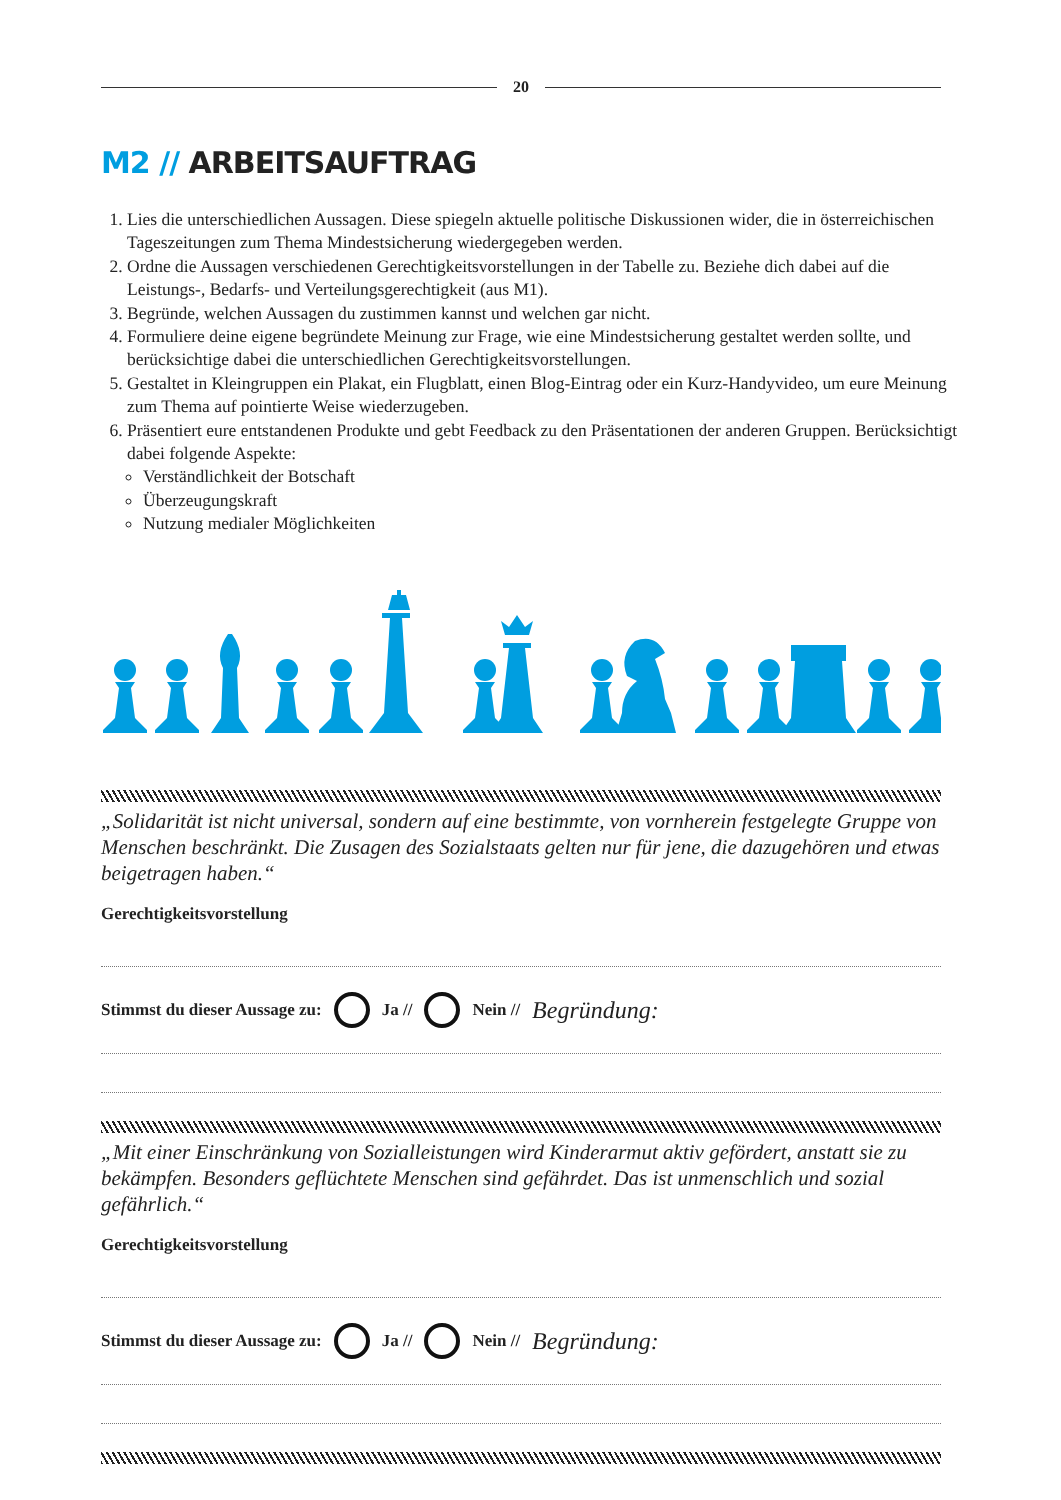20
M2 // ARBEITSAUFTRAG
1. Lies die unterschiedlichen Aussagen. Diese spiegeln aktuelle politische Diskussionen wider, die in österreichischen Tageszeitungen zum Thema Mindestsicherung wiedergegeben werden.
2. Ordne die Aussagen verschiedenen Gerechtigkeitsvorstellungen in der Tabelle zu. Beziehe dich dabei auf die Leistungs-, Bedarfs- und Verteilungsgerechtigkeit (aus M1).
3. Begründe, welchen Aussagen du zustimmen kannst und welchen gar nicht.
4. Formuliere deine eigene begründete Meinung zur Frage, wie eine Mindestsicherung gestaltet werden sollte, und berücksichtige dabei die unterschiedlichen Gerechtigkeitsvorstellungen.
5. Gestaltet in Kleingruppen ein Plakat, ein Flugblatt, einen Blog-Eintrag oder ein Kurz-Handyvideo, um eure Meinung zum Thema auf pointierte Weise wiederzugeben.
6. Präsentiert eure entstandenen Produkte und gebt Feedback zu den Präsentationen der anderen Gruppen. Berücksichtigt dabei folgende Aspekte:
Verständlichkeit der Botschaft
Überzeugungskraft
Nutzung medialer Möglichkeiten
„Solidarität ist nicht universal, sondern auf eine bestimmte, von vornherein festgelegte Gruppe von Menschen beschränkt. Die Zusagen des Sozialstaats gelten nur für jene, die dazugehören und etwas beigetragen haben.“
Gerechtigkeitsvorstellung
Stimmst du dieser Aussage zu: Ja // Nein // Begründung:
„Mit einer Einschränkung von Sozialleistungen wird Kinderarmut aktiv gefördert, anstatt sie zu bekämpfen. Besonders geflüchtete Menschen sind gefährdet. Das ist unmenschlich und sozial gefährlich.“
Gerechtigkeitsvorstellung
Stimmst du dieser Aussage zu: Ja // Nein // Begründung: